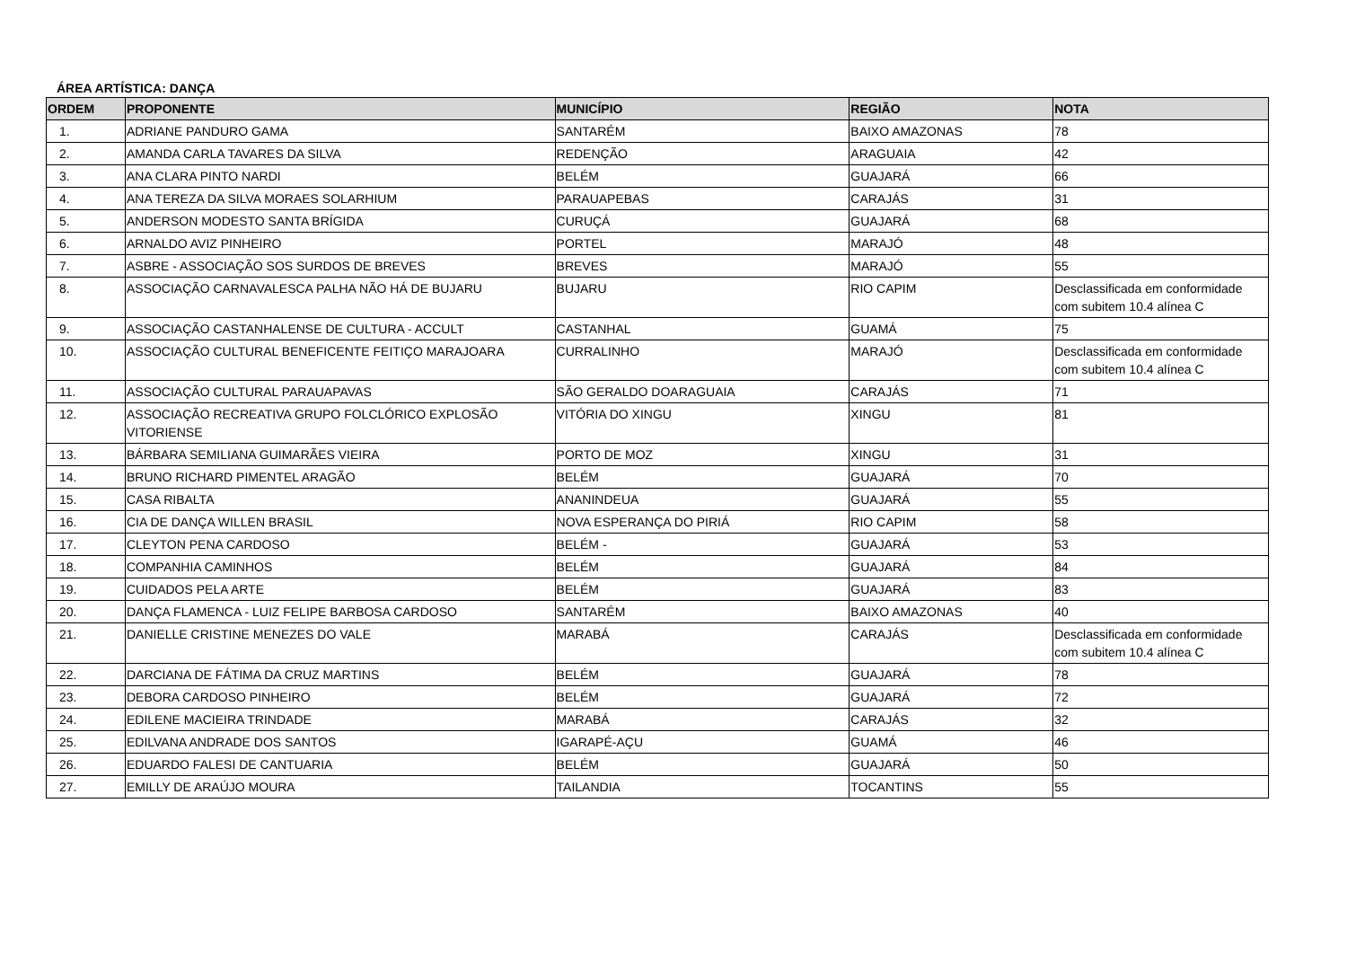ÁREA ARTÍSTICA: DANÇA
| ORDEM | PROPONENTE | MUNICÍPIO | REGIÃO | NOTA |
| --- | --- | --- | --- | --- |
| 1. | ADRIANE PANDURO GAMA | SANTARÉM | BAIXO AMAZONAS | 78 |
| 2. | AMANDA CARLA TAVARES DA SILVA | REDENÇÃO | ARAGUAIA | 42 |
| 3. | ANA CLARA PINTO NARDI | BELÉM | GUAJARÁ | 66 |
| 4. | ANA TEREZA DA SILVA MORAES SOLARHIUM | PARAUAPEBAS | CARAJÁS | 31 |
| 5. | ANDERSON MODESTO SANTA BRÍGIDA | CURUÇÁ | GUAJARÁ | 68 |
| 6. | ARNALDO AVIZ PINHEIRO | PORTEL | MARAJÓ | 48 |
| 7. | ASBRE - ASSOCIAÇÃO SOS SURDOS DE BREVES | BREVES | MARAJÓ | 55 |
| 8. | ASSOCIAÇÃO CARNAVALESCA PALHA NÃO HÁ DE BUJARU | BUJARU | RIO CAPIM | Desclassificada em conformidade com subitem 10.4 alínea C |
| 9. | ASSOCIAÇÃO CASTANHALENSE DE CULTURA - ACCULT | CASTANHAL | GUAMÁ | 75 |
| 10. | ASSOCIAÇÃO CULTURAL BENEFICENTE FEITIÇO MARAJOARA | CURRALINHO | MARAJÓ | Desclassificada em conformidade com subitem 10.4 alínea C |
| 11. | ASSOCIAÇÃO CULTURAL PARAUAPAVAS | SÃO GERALDO DOARAGUAIA | CARAJÁS | 71 |
| 12. | ASSOCIAÇÃO RECREATIVA GRUPO FOLCLÓRICO EXPLOSÃO VITORIENSE | VITÓRIA DO XINGU | XINGU | 81 |
| 13. | BÁRBARA SEMILIANA GUIMARÃES VIEIRA | PORTO DE MOZ | XINGU | 31 |
| 14. | BRUNO RICHARD PIMENTEL ARAGÃO | BELÉM | GUAJARÁ | 70 |
| 15. | CASA RIBALTA | ANANINDEUA | GUAJARÁ | 55 |
| 16. | CIA DE DANÇA WILLEN BRASIL | NOVA ESPERANÇA DO PIRIÁ | RIO CAPIM | 58 |
| 17. | CLEYTON PENA CARDOSO | BELÉM - | GUAJARÁ | 53 |
| 18. | COMPANHIA CAMINHOS | BELÉM | GUAJARÁ | 84 |
| 19. | CUIDADOS PELA ARTE | BELÉM | GUAJARÁ | 83 |
| 20. | DANÇA FLAMENCA - LUIZ FELIPE BARBOSA CARDOSO | SANTARÉM | BAIXO AMAZONAS | 40 |
| 21. | DANIELLE CRISTINE MENEZES DO VALE | MARABÁ | CARAJÁS | Desclassificada em conformidade com subitem 10.4 alínea C |
| 22. | DARCIANA DE FÁTIMA DA CRUZ MARTINS | BELÉM | GUAJARÁ | 78 |
| 23. | DEBORA CARDOSO PINHEIRO | BELÉM | GUAJARÁ | 72 |
| 24. | EDILENE MACIEIRA TRINDADE | MARABÁ | CARAJÁS | 32 |
| 25. | EDILVANA ANDRADE DOS SANTOS | IGARAPÉ-AÇU | GUAMÁ | 46 |
| 26. | EDUARDO FALESI DE CANTUARIA | BELÉM | GUAJARÁ | 50 |
| 27. | EMILLY DE ARAÚJO MOURA | TAILANDIA | TOCANTINS | 55 |